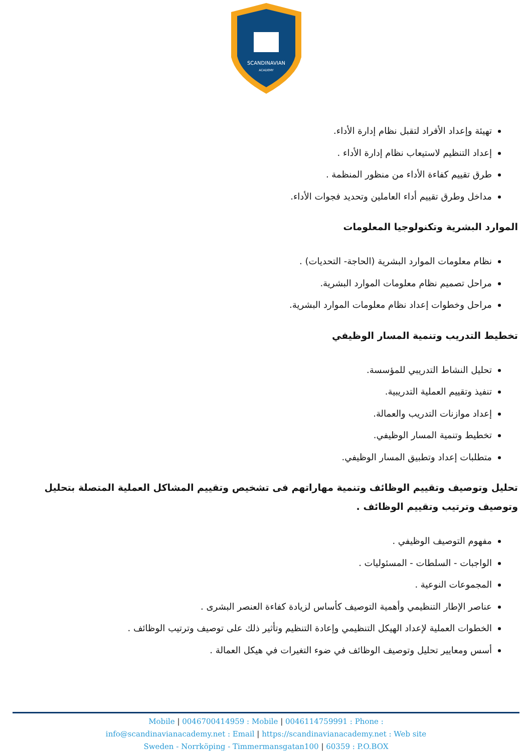SCANDINAVIAN
ACADEMY
تهيئة وإعداد الأفراد لتقبل نظام إدارة الأداء.
إعداد التنظيم لاستيعاب نظام إدارة الأداء .
طرق تقييم كفاءة الأداء من منظور المنظمة .
مداخل وطرق تقييم أداء العاملين وتحديد فجوات الأداء.
الموارد البشرية وتكنولوجيا المعلومات
نظام معلومات الموارد البشرية (الحاجة- التحديات) .
مراحل تصميم نظام معلومات الموارد البشرية.
مراحل وخطوات إعداد نظام معلومات الموارد البشرية.
تخطيط التدريب وتنمية المسار الوظيفي
تحليل النشاط التدريبي للمؤسسة.
تنفيذ وتقييم العملية التدريبية.
إعداد موازنات التدريب والعمالة.
تخطيط وتنمية المسار الوظيفي.
متطلبات إعداد وتطبيق المسار الوظيفي.
تحليل وتوصيف وتقييم الوظائف وتنمية مهاراتهم فى تشخيص وتقييم المشاكل العملية المتصلة بتحليل وتوصيف وترتيب وتقييم الوظائف .
مفهوم التوصيف الوظيفي .
الواجبات - السلطات - المسئوليات .
المجموعات النوعية .
عناصر الإطار التنظيمي وأهمية التوصيف كأساس لزيادة كفاءة العنصر البشرى .
الخطوات العملية لإعداد الهيكل التنظيمي وإعادة التنظيم وتأثير ذلك على توصيف وترتيب الوظائف .
أسس ومعايير تحليل وتوصيف الوظائف في ضوء التغيرات في هيكل العمالة .
Mobile | 0046700414959 : Mobile | 0046114759991 : Phone :
info@scandinavianacademy.net : Email | https://scandinavianacademy.net : Web site
Sweden - Norrköping - Timmermansgatan100 | 60359 : P.O.BOX